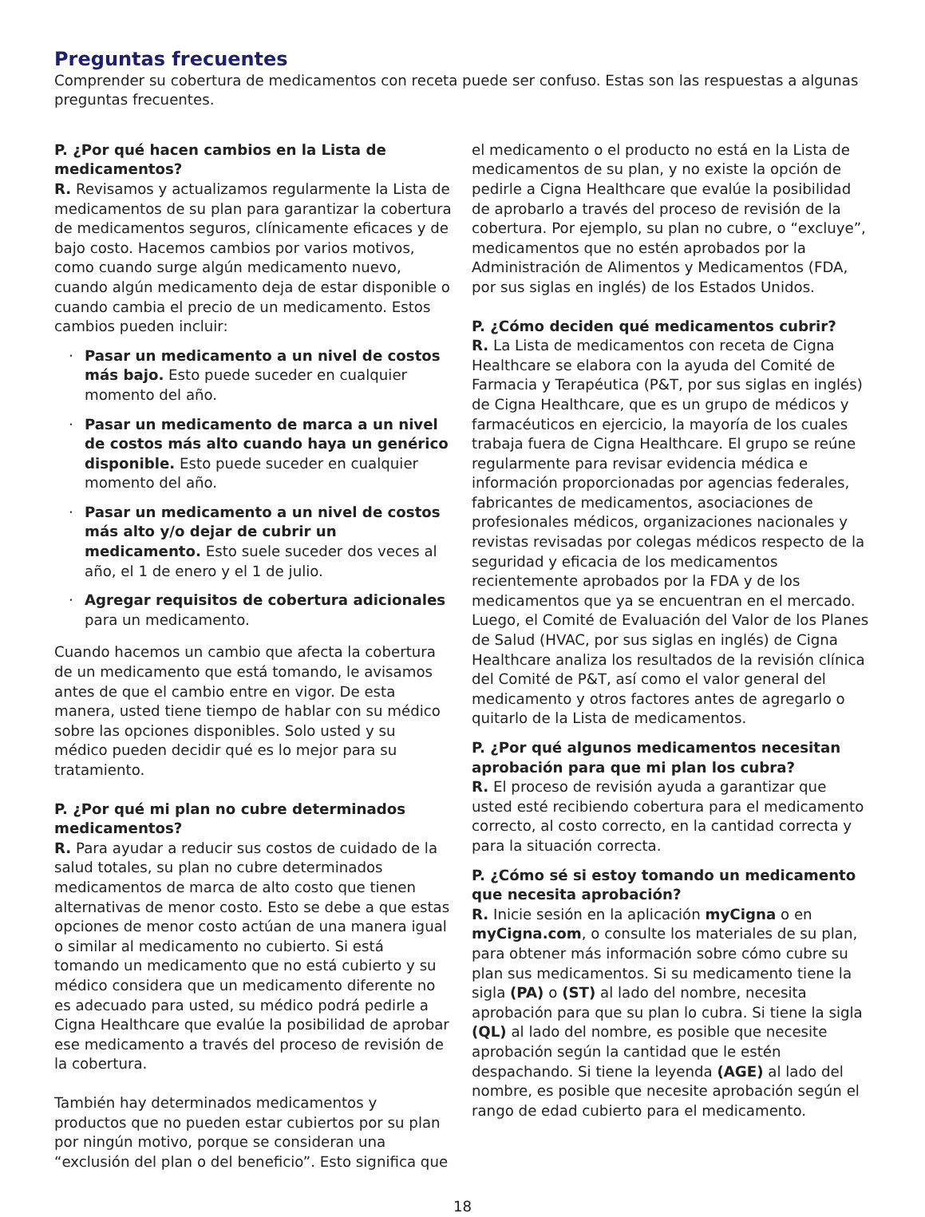Preguntas frecuentes
Comprender su cobertura de medicamentos con receta puede ser confuso. Estas son las respuestas a algunas preguntas frecuentes.
P. ¿Por qué hacen cambios en la Lista de medicamentos?
R. Revisamos y actualizamos regularmente la Lista de medicamentos de su plan para garantizar la cobertura de medicamentos seguros, clínicamente eficaces y de bajo costo. Hacemos cambios por varios motivos, como cuando surge algún medicamento nuevo, cuando algún medicamento deja de estar disponible o cuando cambia el precio de un medicamento. Estos cambios pueden incluir:
· Pasar un medicamento a un nivel de costos más bajo. Esto puede suceder en cualquier momento del año.
· Pasar un medicamento de marca a un nivel de costos más alto cuando haya un genérico disponible. Esto puede suceder en cualquier momento del año.
· Pasar un medicamento a un nivel de costos más alto y/o dejar de cubrir un medicamento. Esto suele suceder dos veces al año, el 1 de enero y el 1 de julio.
· Agregar requisitos de cobertura adicionales para un medicamento.
Cuando hacemos un cambio que afecta la cobertura de un medicamento que está tomando, le avisamos antes de que el cambio entre en vigor. De esta manera, usted tiene tiempo de hablar con su médico sobre las opciones disponibles. Solo usted y su médico pueden decidir qué es lo mejor para su tratamiento.
P. ¿Por qué mi plan no cubre determinados medicamentos?
R. Para ayudar a reducir sus costos de cuidado de la salud totales, su plan no cubre determinados medicamentos de marca de alto costo que tienen alternativas de menor costo. Esto se debe a que estas opciones de menor costo actúan de una manera igual o similar al medicamento no cubierto. Si está tomando un medicamento que no está cubierto y su médico considera que un medicamento diferente no es adecuado para usted, su médico podrá pedirle a Cigna Healthcare que evalúe la posibilidad de aprobar ese medicamento a través del proceso de revisión de la cobertura.
También hay determinados medicamentos y productos que no pueden estar cubiertos por su plan por ningún motivo, porque se consideran una “exclusión del plan o del beneficio”. Esto significa que
el medicamento o el producto no está en la Lista de medicamentos de su plan, y no existe la opción de pedirle a Cigna Healthcare que evalúe la posibilidad de aprobarlo a través del proceso de revisión de la cobertura. Por ejemplo, su plan no cubre, o “excluye”, medicamentos que no estén aprobados por la Administración de Alimentos y Medicamentos (FDA, por sus siglas en inglés) de los Estados Unidos.
P. ¿Cómo deciden qué medicamentos cubrir?
R. La Lista de medicamentos con receta de Cigna Healthcare se elabora con la ayuda del Comité de Farmacia y Terapéutica (P&T, por sus siglas en inglés) de Cigna Healthcare, que es un grupo de médicos y farmacéuticos en ejercicio, la mayoría de los cuales trabaja fuera de Cigna Healthcare. El grupo se reúne regularmente para revisar evidencia médica e información proporcionadas por agencias federales, fabricantes de medicamentos, asociaciones de profesionales médicos, organizaciones nacionales y revistas revisadas por colegas médicos respecto de la seguridad y eficacia de los medicamentos recientemente aprobados por la FDA y de los medicamentos que ya se encuentran en el mercado. Luego, el Comité de Evaluación del Valor de los Planes de Salud (HVAC, por sus siglas en inglés) de Cigna Healthcare analiza los resultados de la revisión clínica del Comité de P&T, así como el valor general del medicamento y otros factores antes de agregarlo o quitarlo de la Lista de medicamentos.
P. ¿Por qué algunos medicamentos necesitan aprobación para que mi plan los cubra?
R. El proceso de revisión ayuda a garantizar que usted esté recibiendo cobertura para el medicamento correcto, al costo correcto, en la cantidad correcta y para la situación correcta.
P. ¿Cómo sé si estoy tomando un medicamento que necesita aprobación?
R. Inicie sesión en la aplicación myCigna o en myCigna.com, o consulte los materiales de su plan, para obtener más información sobre cómo cubre su plan sus medicamentos. Si su medicamento tiene la sigla (PA) o (ST) al lado del nombre, necesita aprobación para que su plan lo cubra. Si tiene la sigla (QL) al lado del nombre, es posible que necesite aprobación según la cantidad que le estén despachando. Si tiene la leyenda (AGE) al lado del nombre, es posible que necesite aprobación según el rango de edad cubierto para el medicamento.
18